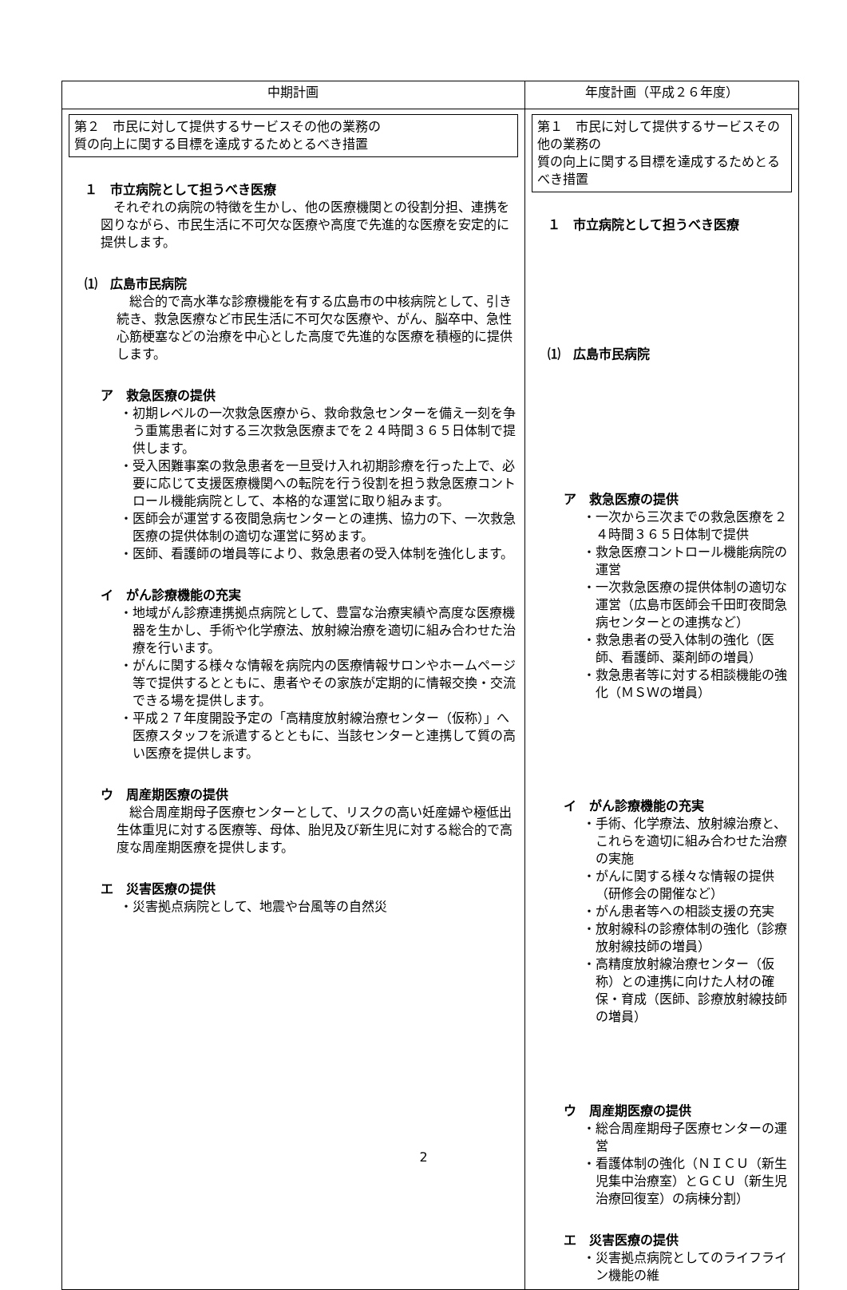| 中期計画 | 年度計画（平成２６年度） |
| --- | --- |
| 第２ 市民に対して提供するサービスその他の業務の 質の向上に関する目標を達成するためとるべき措置 １ 市立病院として担うべき医療 それぞれの病院の特徴を生かし、他の医療機関との役割分担、連携を図りながら、市民生活に不可欠な医療や高度で先進的な医療を安定的に提供します。 ⑴ 広島市民病院 総合的で高水準な診療機能を有する広島市の中核病院として、引き続き、救急医療など市民生活に不可欠な医療や、がん、脳卒中、急性心筋梗塞などの治療を中心とした高度で先進的な医療を積極的に提供します。 ア 救急医療の提供 ・初期レベルの一次救急医療から、救命救急センターを備え一刻を争う重篤患者に対する三次救急医療までを２４時間３６５日体制で提供します。 ・受入困難事案の救急患者を一旦受け入れ初期診療を行った上で、必要に応じて支援医療機関への転院を行う役割を担う救急医療コントロール機能病院として、本格的な運営に取り組みます。 ・医師会が運営する夜間急病センターとの連携、協力の下、一次救急医療の提供体制の適切な運営に努めます。 ・医師、看護師の増員等により、救急患者の受入体制を強化します。 イ がん診療機能の充実 ・地域がん診療連携拠点病院として、豊富な治療実績や高度な医療機器を生かし、手術や化学療法、放射線治療を適切に組み合わせた治療を行います。 ・がんに関する様々な情報を病院内の医療情報サロンやホームページ等で提供するとともに、患者やその家族が定期的に情報交換・交流できる場を提供します。 ・平成２７年度開設予定の「高精度放射線治療センター（仮称）」へ医療スタッフを派遣するとともに、当該センターと連携して質の高い医療を提供します。 ウ 周産期医療の提供 総合周産期母子医療センターとして、リスクの高い妊産婦や極低出生体重児に対する医療等、母体、胎児及び新生児に対する総合的で高度な周産期医療を提供します。 エ 災害医療の提供 ・災害拠点病院として、地震や台風等の自然災 | 第１ 市民に対して提供するサービスその他の業務の 質の向上に関する目標を達成するためとるべき措置 １ 市立病院として担うべき医療 ⑴ 広島市民病院 ア 救急医療の提供 ・一次から三次までの救急医療を２４時間３６５日体制で提供 ・救急医療コントロール機能病院の運営 ・一次救急医療の提供体制の適切な運営（広島市医師会千田町夜間急病センターとの連携など） ・救急患者の受入体制の強化（医師、看護師、薬剤師の増員） ・救急患者等に対する相談機能の強化（ＭＳＷの増員） イ がん診療機能の充実 ・手術、化学療法、放射線治療と、これらを適切に組み合わせた治療の実施 ・がんに関する様々な情報の提供（研修会の開催など） ・がん患者等への相談支援の充実 ・放射線科の診療体制の強化（診療放射線技師の増員） ・高精度放射線治療センター（仮称）との連携に向けた人材の確保・育成（医師、診療放射線技師の増員） ウ 周産期医療の提供 ・総合周産期母子医療センターの運営 ・看護体制の強化（ＮＩＣＵ（新生児集中治療室）とＧＣＵ（新生児治療回復室）の病棟分割） エ 災害医療の提供 ・災害拠点病院としてのライフライン機能の維 |
2